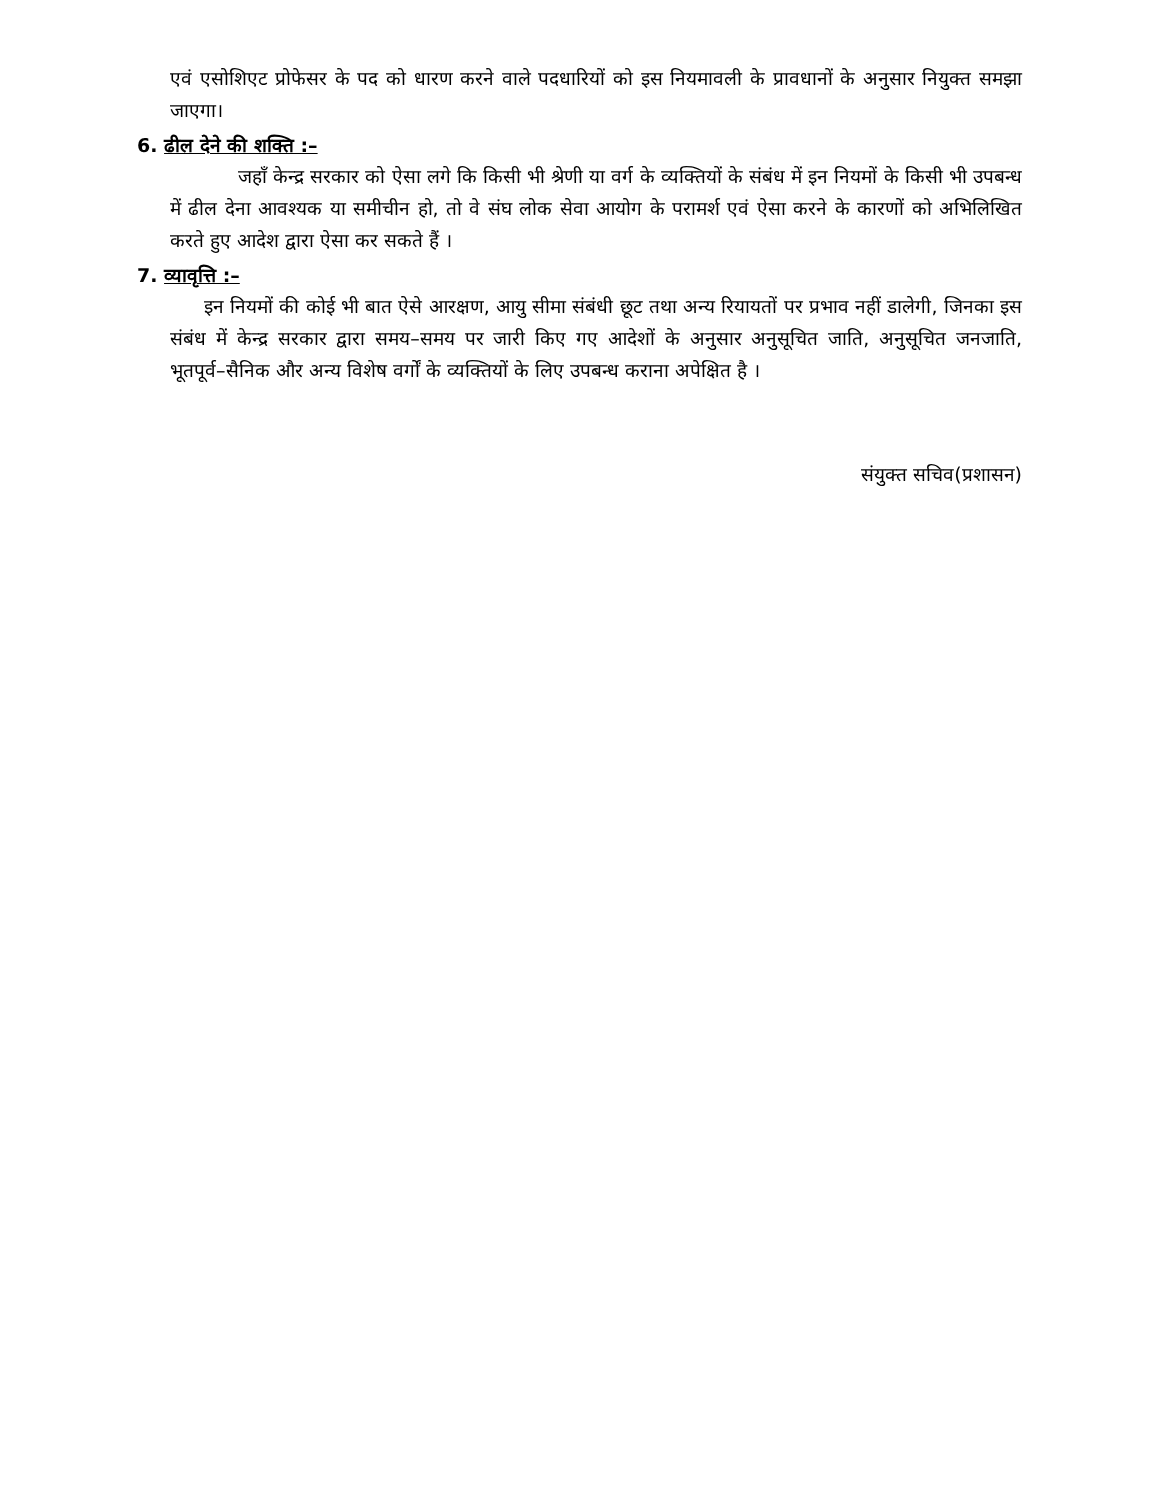एवं एसोशिएट प्रोफेसर के पद को धारण करने वाले पदधारियों को इस नियमावली के प्रावधानों के अनुसार नियुक्त समझा जाएगा।
6. ढील देने की शक्ति :–
जहाँ केन्द्र सरकार को ऐसा लगे कि किसी भी श्रेणी या वर्ग के व्यक्तियों के संबंध में इन नियमों के किसी भी उपबन्ध में ढील देना आवश्यक या समीचीन हो, तो वे संघ लोक सेवा आयोग के परामर्श एवं ऐसा करने के कारणों को अभिलिखित करते हुए आदेश द्वारा ऐसा कर सकते हैं ।
7. व्यावृत्ति :–
इन नियमों की कोई भी बात ऐसे आरक्षण, आयु सीमा संबंधी छूट तथा अन्य रियायतों पर प्रभाव नहीं डालेगी, जिनका इस संबंध में केन्द्र सरकार द्वारा समय–समय पर जारी किए गए आदेशों के अनुसार अनुसूचित जाति, अनुसूचित जनजाति, भूतपूर्व–सैनिक और अन्य विशेष वर्गों के व्यक्तियों के लिए उपबन्ध कराना अपेक्षित है ।
संयुक्त सचिव(प्रशासन)